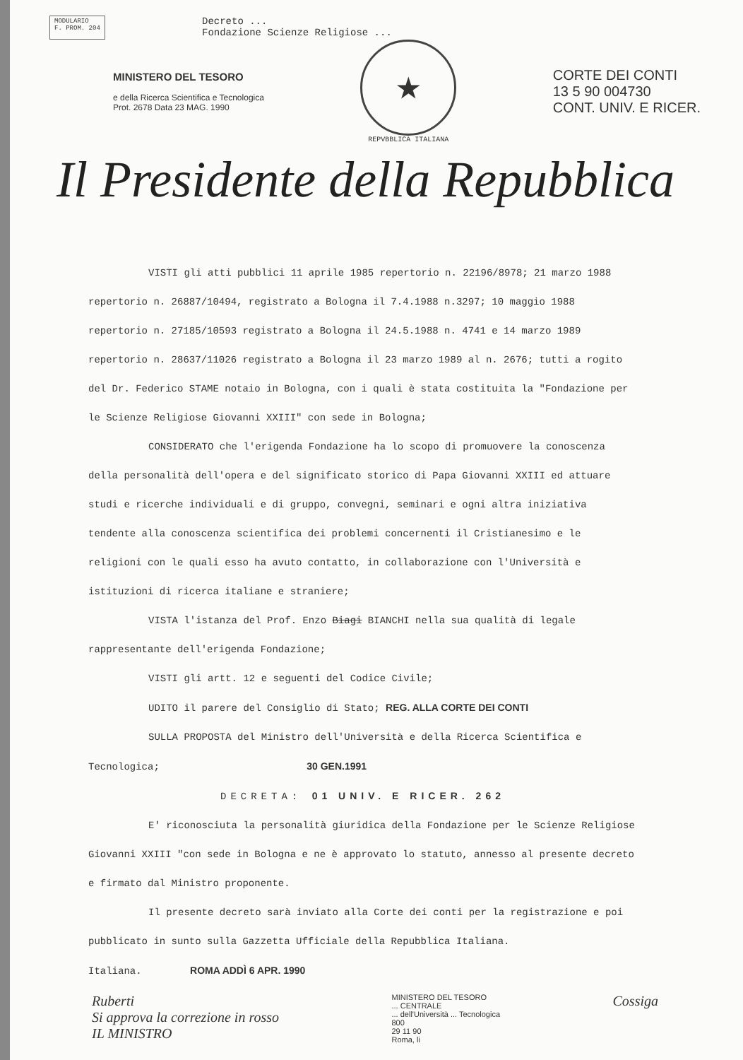MODULARIO
F. PROM. 204
Decreto ...
Fondazione Scienze Religiose ...
MINISTERO DEL TESORO
e della Ricerca Scientifica e Tecnologica
Prot. 2678 Data 23 MAG. 1990
★
REPVBBLICA ITALIANA
CORTE DEI CONTI
13 5 90 004730
CONT. UNIV. E RICER.
Il Presidente della Repubblica
VISTI gli atti pubblici 11 aprile 1985 repertorio n. 22196/8978; 21 marzo 1988 repertorio n. 26887/10494, registrato a Bologna il 7.4.1988 n.3297; 10 maggio 1988 repertorio n. 27185/10593 registrato a Bologna il 24.5.1988 n. 4741 e 14 marzo 1989 repertorio n. 28637/11026 registrato a Bologna il 23 marzo 1989 al n. 2676; tutti a rogito del Dr. Federico STAME notaio in Bologna, con i quali è stata costituita la "Fondazione per le Scienze Religiose Giovanni XXIII" con sede in Bologna;
CONSIDERATO che l'erigenda Fondazione ha lo scopo di promuovere la conoscenza della personalità dell'opera e del significato storico di Papa Giovanni XXIII ed attuare studi e ricerche individuali e di gruppo, convegni, seminari e ogni altra iniziativa tendente alla conoscenza scientifica dei problemi concernenti il Cristianesimo e le religioni con le quali esso ha avuto contatto, in collaborazione con l'Università e istituzioni di ricerca italiane e straniere;
VISTA l'istanza del Prof. Enzo Biagi BIANCHI nella sua qualità di legale rappresentante dell'erigenda Fondazione;
VISTI gli artt. 12 e seguenti del Codice Civile;
UDITO il parere del Consiglio di Stato; REG. ALLA CORTE DEI CONTI
SULLA PROPOSTA del Ministro dell'Università e della Ricerca Scientifica e Tecnologica; 30 GEN.1991
DECRETA: 01 UNIV. E RICER. 262
E' riconosciuta la personalità giuridica della Fondazione per le Scienze Religiose Giovanni XXIII "con sede in Bologna e ne è approvato lo statuto, annesso al presente decreto e firmato dal Ministro proponente.
Il presente decreto sarà inviato alla Corte dei conti per la registrazione e poi pubblicato in sunto sulla Gazzetta Ufficiale della Repubblica Italiana.
Italiana. ROMA ADDÌ 6 APR. 1990
Ruberti
Si approva la correzione in rosso
IL MINISTRO
MINISTERO DEL TESORO
... CENTRALE
... dell'Università ... Tecnologica
800
29 11 90
Roma, li
Cossiga